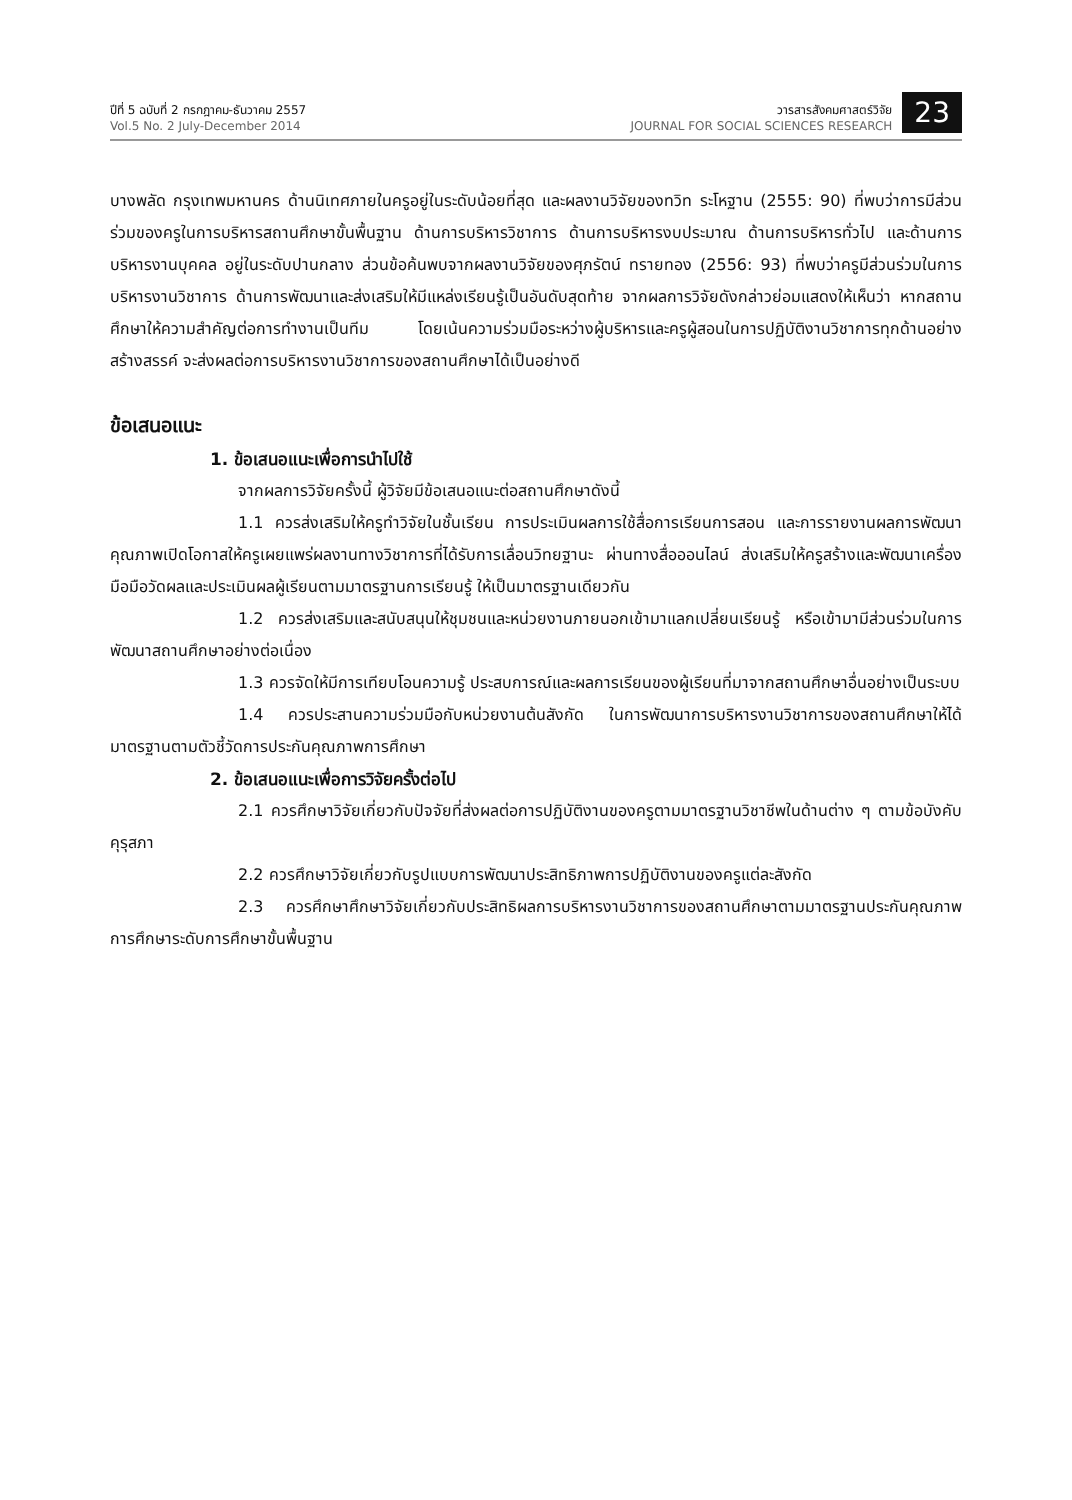ปีที่ 5 ฉบับที่ 2 กรกฎาคม-ธันวาคม 2557
Vol.5 No. 2 July-December 2014
วารสารสังคมศาสตร์วิจัย
JOURNAL FOR SOCIAL SCIENCES RESEARCH
23
บางพลัด กรุงเทพมหานคร ด้านนิเทศภายในครูอยู่ในระดับน้อยที่สุด และผลงานวิจัยของทวิท ระโหฐาน (2555: 90) ที่พบว่าการมีส่วนร่วมของครูในการบริหารสถานศึกษาขั้นพื้นฐาน ด้านการบริหารวิชาการ ด้านการบริหารงบประมาณ ด้านการบริหารทั่วไป และด้านการบริหารงานบุคคล อยู่ในระดับปานกลาง ส่วนข้อค้นพบจากผลงานวิจัยของศุภรัตน์ ทรายทอง (2556: 93) ที่พบว่าครูมีส่วนร่วมในการบริหารงานวิชาการ ด้านการพัฒนาและส่งเสริมให้มีแหล่งเรียนรู้เป็นอันดับสุดท้าย จากผลการวิจัยดังกล่าวย่อมแสดงให้เห็นว่า หากสถานศึกษาให้ความสำคัญต่อการทำงานเป็นทีม โดยเน้นความร่วมมือระหว่างผู้บริหารและครูผู้สอนในการปฏิบัติงานวิชาการทุกด้านอย่างสร้างสรรค์ จะส่งผลต่อการบริหารงานวิชาการของสถานศึกษาได้เป็นอย่างดี
ข้อเสนอแนะ
1. ข้อเสนอแนะเพื่อการนำไปใช้
จากผลการวิจัยครั้งนี้ ผู้วิจัยมีข้อเสนอแนะต่อสถานศึกษาดังนี้
1.1 ควรส่งเสริมให้ครูทำวิจัยในชั้นเรียน การประเมินผลการใช้สื่อการเรียนการสอน และการรายงานผลการพัฒนาคุณภาพเปิดโอกาสให้ครูเผยแพร่ผลงานทางวิชาการที่ได้รับการเลื่อนวิทยฐานะ ผ่านทางสื่อออนไลน์ ส่งเสริมให้ครูสร้างและพัฒนาเครื่องมือมือวัดผลและประเมินผลผู้เรียนตามมาตรฐานการเรียนรู้ ให้เป็นมาตรฐานเดียวกัน
1.2 ควรส่งเสริมและสนับสนุนให้ชุมชนและหน่วยงานภายนอกเข้ามาแลกเปลี่ยนเรียนรู้ หรือเข้ามามีส่วนร่วมในการพัฒนาสถานศึกษาอย่างต่อเนื่อง
1.3 ควรจัดให้มีการเทียบโอนความรู้ ประสบการณ์และผลการเรียนของผู้เรียนที่มาจากสถานศึกษาอื่นอย่างเป็นระบบ
1.4 ควรประสานความร่วมมือกับหน่วยงานต้นสังกัด ในการพัฒนาการบริหารงานวิชาการของสถานศึกษาให้ได้มาตรฐานตามตัวชี้วัดการประกันคุณภาพการศึกษา
2. ข้อเสนอแนะเพื่อการวิจัยครั้งต่อไป
2.1 ควรศึกษาวิจัยเกี่ยวกับปัจจัยที่ส่งผลต่อการปฏิบัติงานของครูตามมาตรฐานวิชาชีพในด้านต่าง ๆ ตามข้อบังคับคุรุสภา
2.2 ควรศึกษาวิจัยเกี่ยวกับรูปแบบการพัฒนาประสิทธิภาพการปฏิบัติงานของครูแต่ละสังกัด
2.3 ควรศึกษาศึกษาวิจัยเกี่ยวกับประสิทธิผลการบริหารงานวิชาการของสถานศึกษาตามมาตรฐานประกันคุณภาพการศึกษาระดับการศึกษาขั้นพื้นฐาน